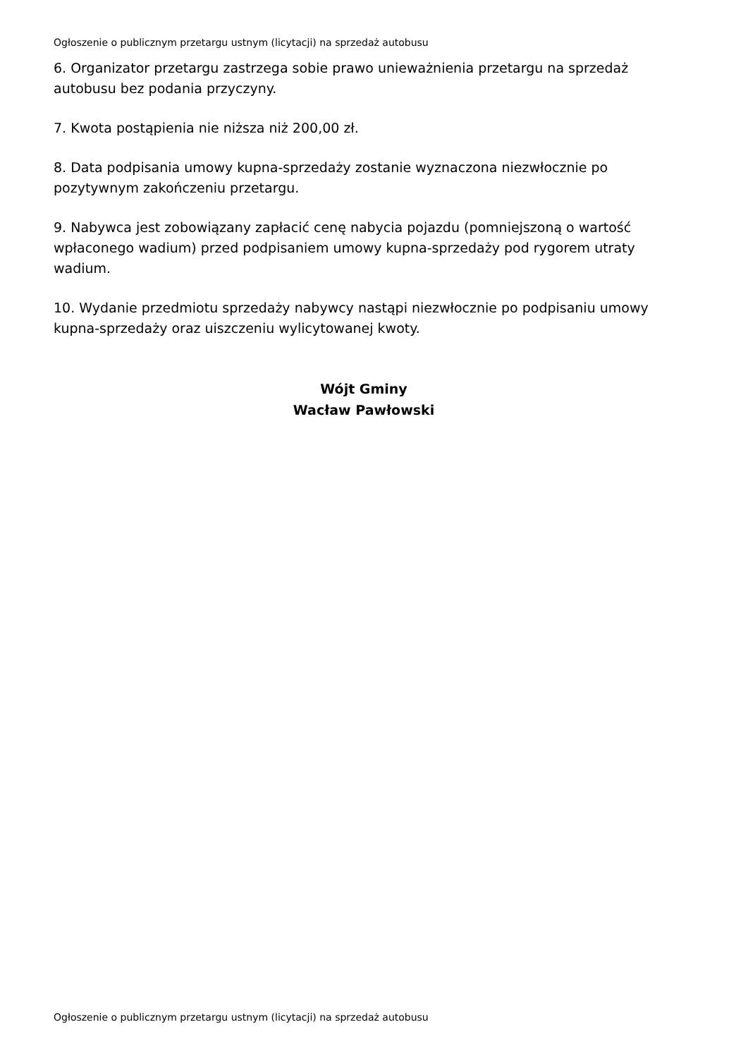Ogłoszenie o publicznym przetargu ustnym (licytacji) na sprzedaż autobusu
6. Organizator przetargu zastrzega sobie prawo unieważnienia przetargu na sprzedaż autobusu bez podania przyczyny.
7. Kwota postąpienia nie niższa niż 200,00 zł.
8. Data podpisania umowy kupna-sprzedaży zostanie wyznaczona niezwłocznie po pozytywnym zakończeniu przetargu.
9. Nabywca jest zobowiązany zapłacić cenę nabycia pojazdu (pomniejszoną o wartość wpłaconego wadium) przed podpisaniem umowy kupna-sprzedaży pod rygorem utraty wadium.
10. Wydanie przedmiotu sprzedaży nabywcy nastąpi niezwłocznie po podpisaniu umowy kupna-sprzedaży oraz uiszczeniu wylicytowanej kwoty.
Wójt Gminy
Wacław Pawłowski
Ogłoszenie o publicznym przetargu ustnym (licytacji) na sprzedaż autobusu